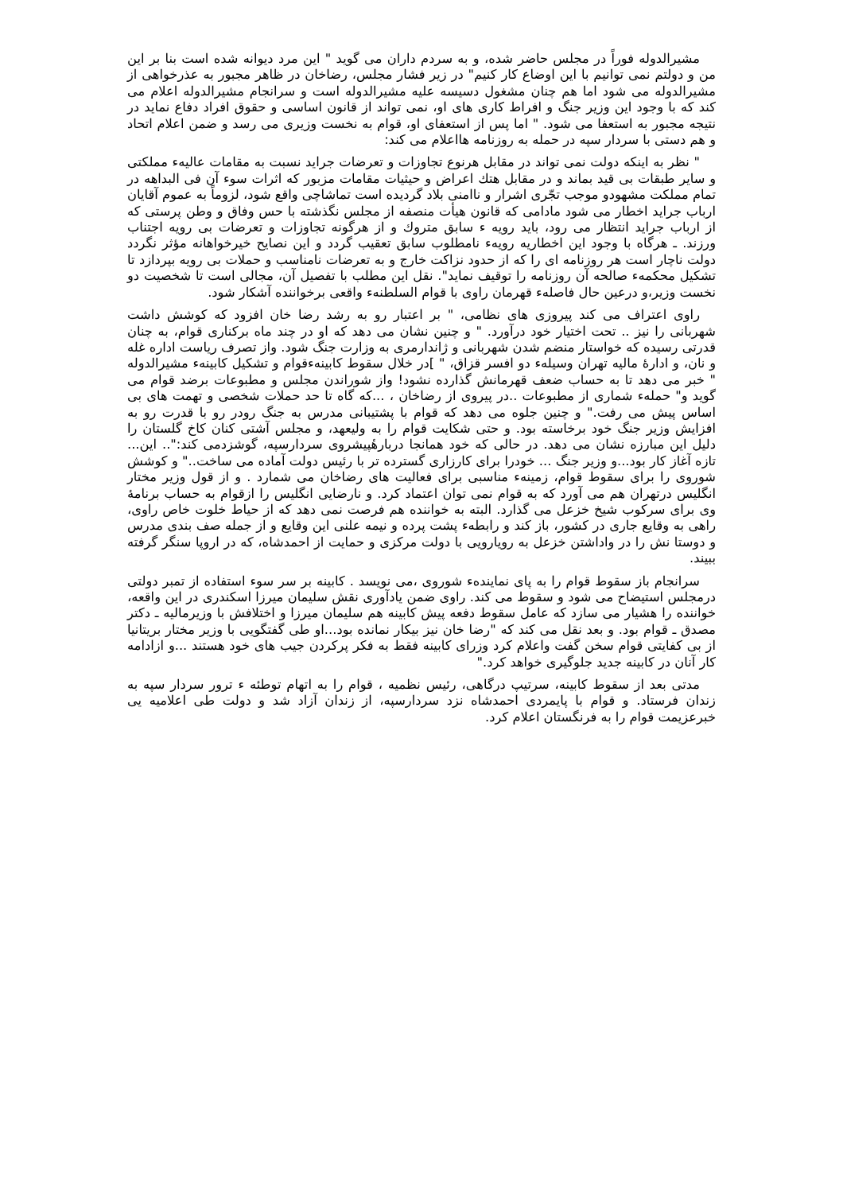مشیرالدوله فوراً در مجلس حاضر شده، و به سردم داران می گوید " این مرد دیوانه شده است بنا بر این من و دولتم نمی توانیم با این اوضاع کار کنیم" در زیر فشار مجلس، رضاخان در ظاهر مجبور به عذرخواهی از مشیرالدوله می شود اما هم چنان مشغول دسیسه علیه مشیرالدوله است و سرانجام مشیرالدوله اعلام می کند که با وجود این وزیر جنگ و افراط کاری های او، نمی تواند از قانون اساسی و حقوق افراد دفاع نماید در نتیجه مجبور به استعفا می شود. " اما پس از استعفای او، قوام به نخست وزیری می رسد و ضمن اعلام اتحاد و هم دستی با سردار سپه در حمله به روزنامه هااعلام می کند:
" نظر به اینکه دولت نمی تواند در مقابل هرنوع تجاوزات و تعرضات جراید نسبت به مقامات عالیهء مملکتی و سایر طبقات بی قید بماند و در مقابل هتك اعراض و حیثیات مقامات مزبور که اثرات سوء آن فی البداهه در تمام مملکت مشهودو موجب تجّری اشرار و ناامنی بلاد گردیده است تماشاچی واقع شود، لزوماً به عموم آقایان ارباب جراید اخطار می شود مادامی که قانون هیأت منصفه از مجلس نگذشته با حس وفاق و وطن پرستی که از ارباب جراید انتظار می رود، باید رویه ء سابق متروك و از هرگونه تجاوزات و تعرضات بی رویه اجتناب ورزند. ـ هرگاه با وجود این اخطاریه رویهء نامطلوب سابق تعقیب گردد و این نصایح خیرخواهانه مؤثر نگردد دولت ناچار است هر روزنامه ای را که از حدود نزاکت خارج و به تعرضات نامناسب و حملات بی رویه بپردازد تا تشکیل محکمهء صالحه آن روزنامه را توقیف نماید". نقل این مطلب با تفصیل آن، مجالی است تا شخصیت دو نخست وزیر،و درعین حال فاصلهء قهرمان راوی با قوام السلطنهء واقعی برخواننده آشکار شود.
راوی اعتراف می کند پیروزی های نظامی، " بر اعتبار رو به رشد رضا خان افزود که کوشش داشت شهربانی را نیز .. تحت اختیار خود درآورد. " و چنین نشان می دهد که او در چند ماه برکناری قوام، به چنان قدرتی رسیده که خواستار منضم شدن شهربانی و ژاندارمری به وزارت جنگ شود. واز تصرف ریاست اداره غله و نان، و ادارهٔ مالیه تهران وسیلهء دو افسر قزاق، " ]در خلال سقوط کابینهءقوام و تشکیل کابینهء مشیرالدوله " خبر می دهد تا به حساب ضعف قهرمانش گذارده نشود! واز شوراندن مجلس و مطبوعات برضد قوام می گوید و" حملهء شماری از مطبوعات ..در پیروی از رضاخان ، ...که گاه تا حد حملات شخصی و تهمت های بی اساس پیش می رفت." و چنین جلوه می دهد که قوام با پشتیبانی مدرس به جنگ رودر رو با قدرت رو به افزایش وزیر جنگ خود برخاسته بود. و حتی شکایت قوام را به ولیعهد، و مجلس آشتی کنان کاخ گلستان را دلیل این مبارزه نشان می دهد. در حالی که خود همانجا دربارهٔپیشروی سردارسپه، گوشزدمی کند:".. این... تازه آغاز کار بود...و وزیر جنگ ... خودرا برای کارزاری گسترده تر با رئیس دولت آماده می ساخت.." و کوشش شوروی را برای سقوط قوام، زمینهء مناسبی برای فعالیت های رضاخان می شمارد . و از قول وزیر مختار انگلیس درتهران هم می آورد که به قوام نمی توان اعتماد کرد. و نارضایی انگلیس را ازقوام به حساب برنامهٔ وی برای سرکوب شیخ خزعل می گذارد. البته به خواننده هم فرصت نمی دهد که از حیاط خلوت خاص راوی، راهی به وقایع جاری در کشور، باز کند و رابطهء پشت پرده و نیمه علنی این وقایع و از جمله صف بندی مدرس و دوستا نش را در واداشتن خزعل به رویارویی با دولت مرکزی و حمایت از احمدشاه، که در اروپا سنگر گرفته ببیند.
سرانجام باز سقوط قوام را به پای نمایندهء شوروی ،می نویسد . کابینه بر سر سوء استفاده از تمبر دولتی درمجلس استیضاح می شود و سقوط می کند. راوی ضمن یادآوری نقش سلیمان میرزا اسکندری در این واقعه، خواننده را هشیار می سازد که عامل سقوط دفعه پیش کابینه هم سلیمان میرزا و اختلافش با وزیرمالیه ـ دکتر مصدق ـ قوام بود. و بعد نقل می کند که "رضا خان نیز بیکار نمانده بود...او طی گفتگویی با وزیر مختار بریتانیا از بی کفایتی قوام سخن گفت واعلام کرد وزرای کابینه فقط به فکر پرکردن جیب های خود هستند ...و ازادامه کار آنان در کابینه جدید جلوگیری خواهد کرد."
مدتی بعد از سقوط کابینه، سرتیپ درگاهی، رئیس نظمیه ، قوام را به اتهام توطئه ء ترور سردار سپه به زندان فرستاد. و قوام با پایمردی احمدشاه نزد سردارسپه، از زندان آزاد شد و دولت طی اعلامیه یی خبرعزیمت قوام را به فرنگستان اعلام کرد.